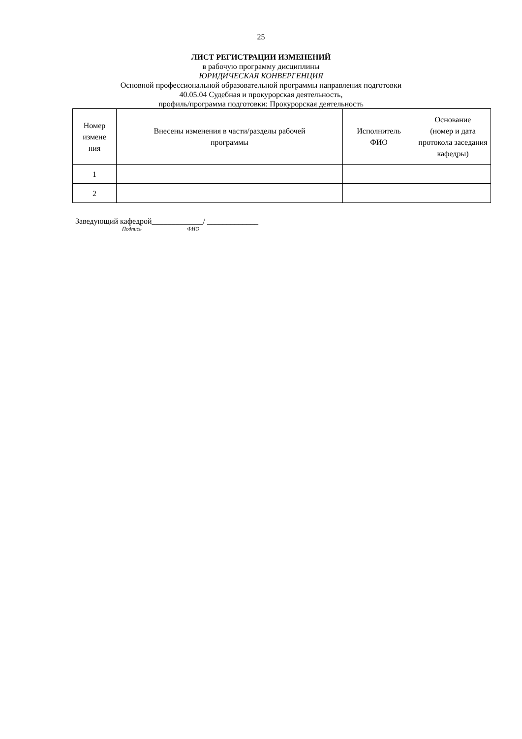25
ЛИСТ РЕГИСТРАЦИИ ИЗМЕНЕНИЙ
в рабочую программу дисциплины
ЮРИДИЧЕСКАЯ КОНВЕРГЕНЦИЯ
Основной профессиональной образовательной программы направления подготовки
40.05.04 Судебная и прокурорская деятельность,
профиль/программа подготовки: Прокурорская деятельность
| Номер измене ния | Внесены изменения в части/разделы рабочей программы | Исполнитель ФИО | Основание (номер и дата протокола заседания кафедры) |
| --- | --- | --- | --- |
| 1 | | | |
| 2 | | | |
Заведующий кафедрой_____________/ _____________
Подпись ФИО